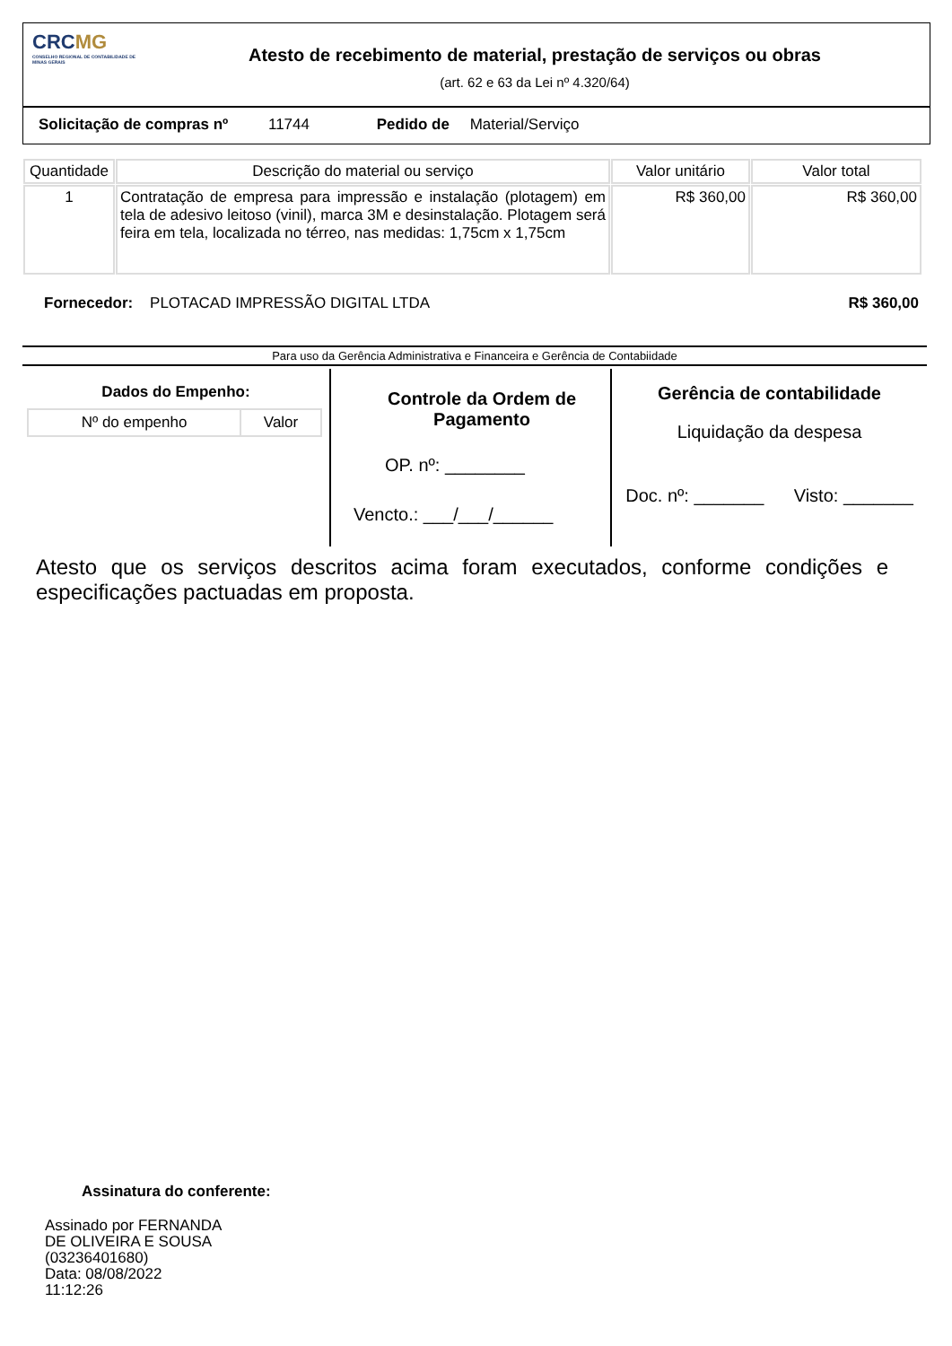CRCMG
CONSELHO REGIONAL DE CONTABILIDADE DE MINAS GERAIS
Atesto de recebimento de material, prestação de serviços ou obras
(art. 62 e 63 da Lei nº 4.320/64)
Solicitação de compras nº 11744 Pedido de Material/Serviço
| Quantidade | Descrição do material ou serviço | Valor unitário | Valor total |
| --- | --- | --- | --- |
| 1 | Contratação de empresa para impressão e instalação (plotagem) em tela de adesivo leitoso (vinil), marca 3M e desinstalação. Plotagem será feira em tela, localizada no térreo, nas medidas: 1,75cm x 1,75cm | R$ 360,00 | R$ 360,00 |
Fornecedor: PLOTACAD IMPRESSÃO DIGITAL LTDA R$ 360,00
Para uso da Gerência Administrativa e Financeira e Gerência de Contabiidade
Dados do Empenho:
| Nº do empenho | Valor |
Controle da Ordem de Pagamento
OP. nº: ________
Vencto.: ___/___/______
Gerência de contabilidade
Liquidação da despesa
Doc. nº: _______ Visto: _______
Atesto que os serviços descritos acima foram executados, conforme condições e especificações pactuadas em proposta.
Assinatura do conferente:
Assinado por FERNANDA
DE OLIVEIRA E SOUSA
(03236401680)
Data: 08/08/2022
11:12:26